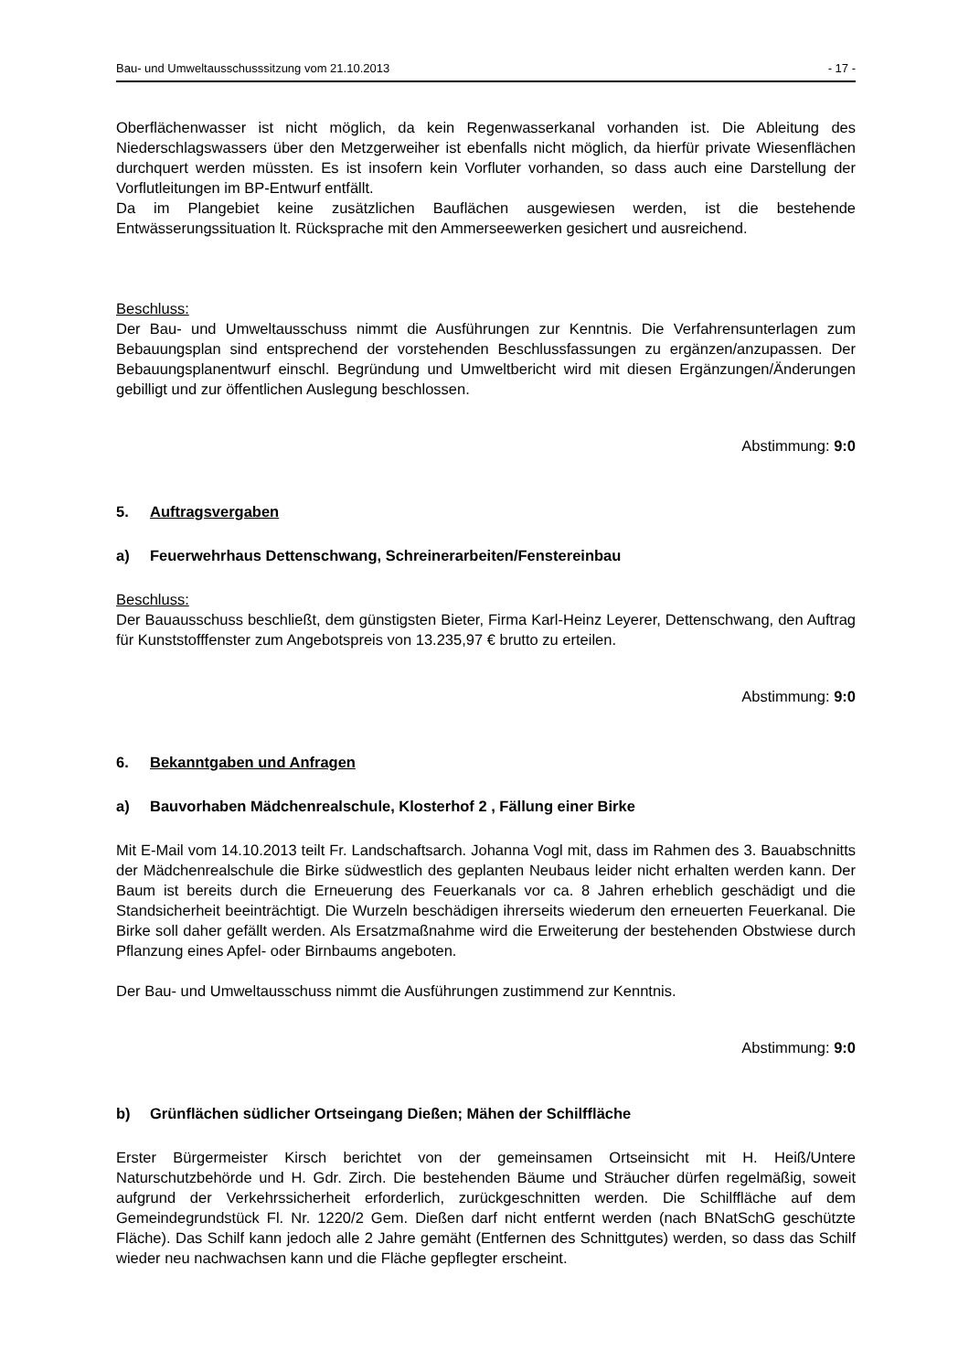Bau- und Umweltausschusssitzung vom 21.10.2013 - 17 -
Oberflächenwasser ist nicht möglich, da kein Regenwasserkanal vorhanden ist. Die Ableitung des Niederschlagswassers über den Metzgerweiher ist ebenfalls nicht möglich, da hierfür private Wiesenflächen durchquert werden müssten. Es ist insofern kein Vorfluter vorhanden, so dass auch eine Darstellung der Vorflutleitungen im BP-Entwurf entfällt.
Da im Plangebiet keine zusätzlichen Bauflächen ausgewiesen werden, ist die bestehende Entwässerungssituation lt. Rücksprache mit den Ammerseewerken gesichert und ausreichend.
Beschluss:
Der Bau- und Umweltausschuss nimmt die Ausführungen zur Kenntnis. Die Verfahrensunterlagen zum Bebauungsplan sind entsprechend der vorstehenden Beschlussfassungen zu ergänzen/anzupassen. Der Bebauungsplanentwurf einschl. Begründung und Umweltbericht wird mit diesen Ergänzungen/Änderungen gebilligt und zur öffentlichen Auslegung beschlossen.
Abstimmung: 9:0
5. Auftragsvergaben
a) Feuerwehrhaus Dettenschwang, Schreinerarbeiten/Fenstereinbau
Beschluss:
Der Bauausschuss beschließt, dem günstigsten Bieter, Firma Karl-Heinz Leyerer, Dettenschwang, den Auftrag für Kunststofffenster zum Angebotspreis von 13.235,97 € brutto zu erteilen.
Abstimmung: 9:0
6. Bekanntgaben und Anfragen
a) Bauvorhaben Mädchenrealschule, Klosterhof 2 , Fällung einer Birke
Mit E-Mail vom 14.10.2013 teilt Fr. Landschaftsarch. Johanna Vogl mit, dass im Rahmen des 3. Bauabschnitts der Mädchenrealschule die Birke südwestlich des geplanten Neubaus leider nicht erhalten werden kann. Der Baum ist bereits durch die Erneuerung des Feuerkanals vor ca. 8 Jahren erheblich geschädigt und die Standsicherheit beeinträchtigt. Die Wurzeln beschädigen ihrerseits wiederum den erneuerten Feuerkanal. Die Birke soll daher gefällt werden. Als Ersatzmaßnahme wird die Erweiterung der bestehenden Obstwiese durch Pflanzung eines Apfel- oder Birnbaums angeboten.
Der Bau- und Umweltausschuss nimmt die Ausführungen zustimmend zur Kenntnis.
Abstimmung: 9:0
b) Grünflächen südlicher Ortseingang Dießen; Mähen der Schilffläche
Erster Bürgermeister Kirsch berichtet von der gemeinsamen Ortseinsicht mit H. Heiß/Untere Naturschutzbehörde und H. Gdr. Zirch. Die bestehenden Bäume und Sträucher dürfen regelmäßig, soweit aufgrund der Verkehrssicherheit erforderlich, zurückgeschnitten werden. Die Schilffläche auf dem Gemeindegrundstück Fl. Nr. 1220/2 Gem. Dießen darf nicht entfernt werden (nach BNatSchG geschützte Fläche). Das Schilf kann jedoch alle 2 Jahre gemäht (Entfernen des Schnittgutes) werden, so dass das Schilf wieder neu nachwachsen kann und die Fläche gepflegter erscheint.